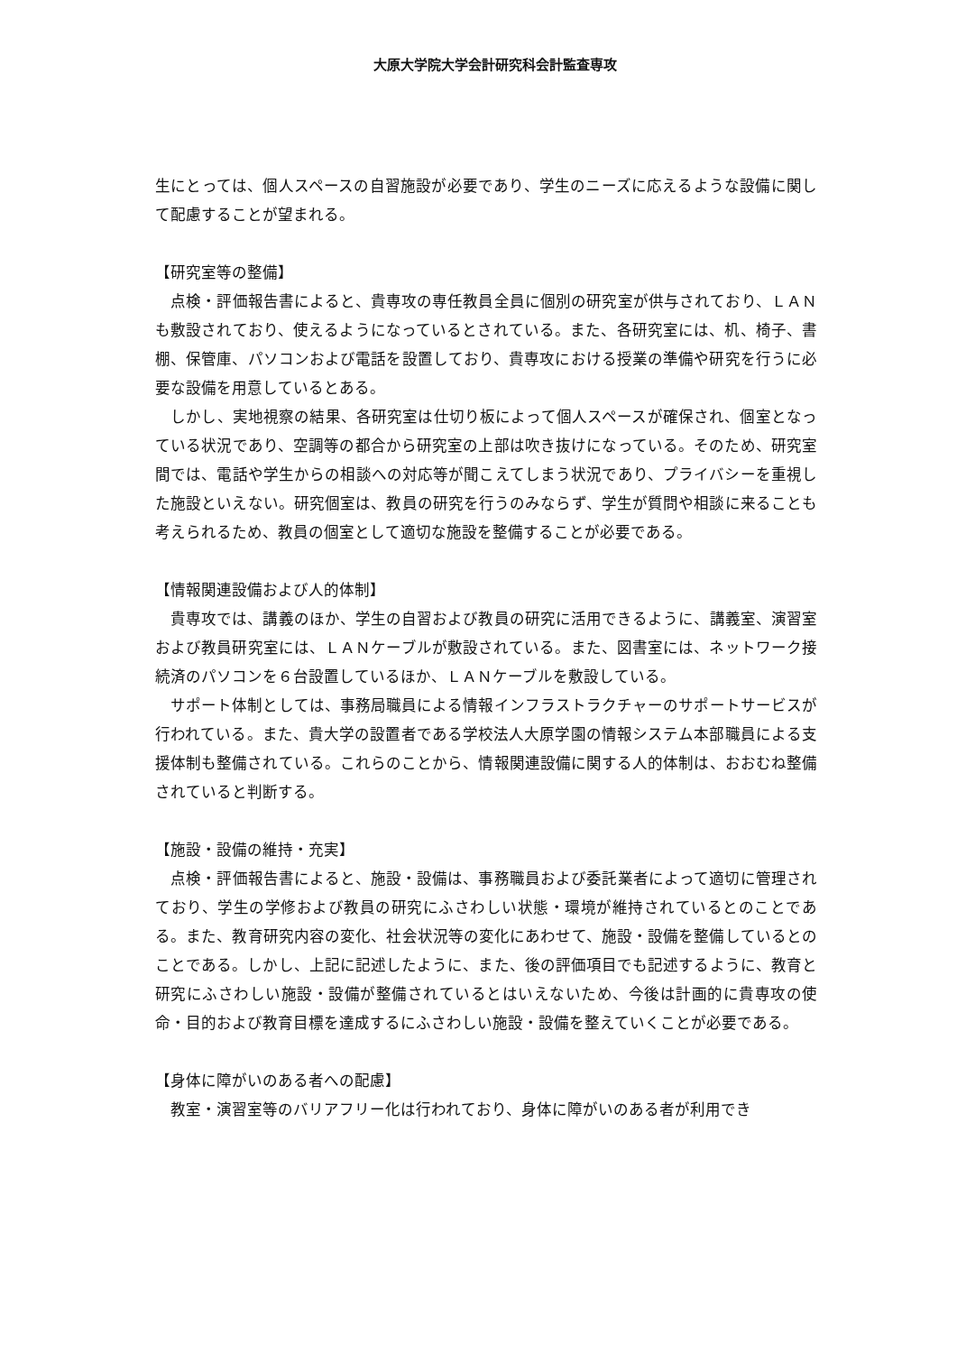大原大学院大学会計研究科会計監査専攻
生にとっては、個人スペースの自習施設が必要であり、学生のニーズに応えるような設備に関して配慮することが望まれる。
【研究室等の整備】
　点検・評価報告書によると、貴専攻の専任教員全員に個別の研究室が供与されており、ＬＡＮも敷設されており、使えるようになっているとされている。また、各研究室には、机、椅子、書棚、保管庫、パソコンおよび電話を設置しており、貴専攻における授業の準備や研究を行うに必要な設備を用意しているとある。
　しかし、実地視察の結果、各研究室は仕切り板によって個人スペースが確保され、個室となっている状況であり、空調等の都合から研究室の上部は吹き抜けになっている。そのため、研究室間では、電話や学生からの相談への対応等が聞こえてしまう状況であり、プライバシーを重視した施設といえない。研究個室は、教員の研究を行うのみならず、学生が質問や相談に来ることも考えられるため、教員の個室として適切な施設を整備することが必要である。
【情報関連設備および人的体制】
　貴専攻では、講義のほか、学生の自習および教員の研究に活用できるように、講義室、演習室および教員研究室には、ＬＡＮケーブルが敷設されている。また、図書室には、ネットワーク接続済のパソコンを６台設置しているほか、ＬＡＮケーブルを敷設している。
　サポート体制としては、事務局職員による情報インフラストラクチャーのサポートサービスが行われている。また、貴大学の設置者である学校法人大原学園の情報システム本部職員による支援体制も整備されている。これらのことから、情報関連設備に関する人的体制は、おおむね整備されていると判断する。
【施設・設備の維持・充実】
　点検・評価報告書によると、施設・設備は、事務職員および委託業者によって適切に管理されており、学生の学修および教員の研究にふさわしい状態・環境が維持されているとのことである。また、教育研究内容の変化、社会状況等の変化にあわせて、施設・設備を整備しているとのことである。しかし、上記に記述したように、また、後の評価項目でも記述するように、教育と研究にふさわしい施設・設備が整備されているとはいえないため、今後は計画的に貴専攻の使命・目的および教育目標を達成するにふさわしい施設・設備を整えていくことが必要である。
【身体に障がいのある者への配慮】
　教室・演習室等のバリアフリー化は行われており、身体に障がいのある者が利用でき